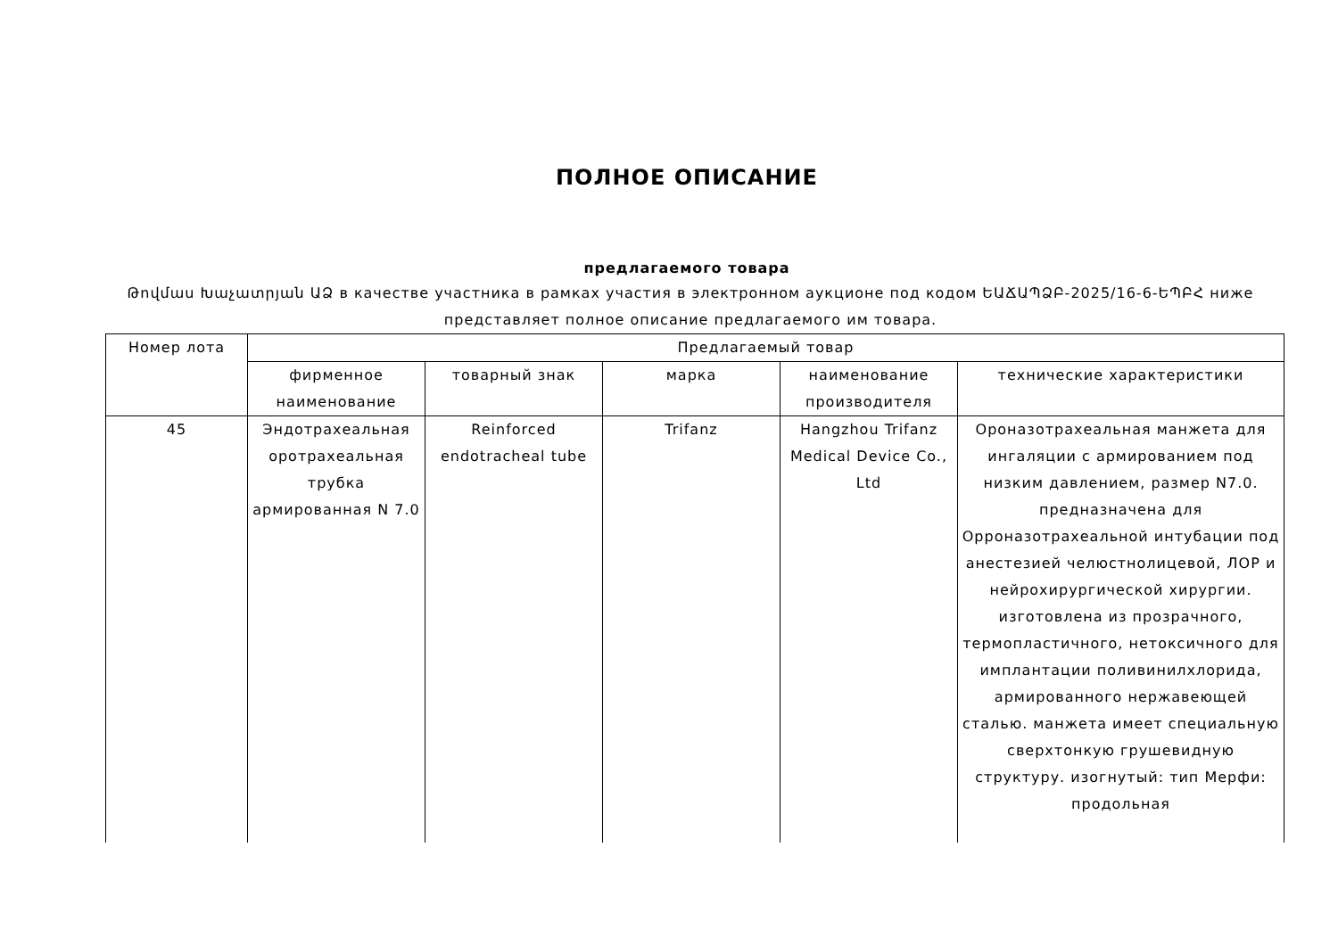ПОЛНОЕ ОПИСАНИЕ
предлагаемого товара
Թովմաս Խաչատրյան ԱՁ в качестве участника в рамках участия в электронном аукционе под кодом ԵԱՃԱՊՁԲ-2025/16-6-ԵՊԲՀ ниже представляет полное описание предлагаемого им товара.
| Номер лота | Предлагаемый товар | | | | |
| --- | --- | --- | --- | --- | --- |
| | фирменное наименование | товарный знак | марка | наименование производителя | технические характеристики |
| 45 | Эндотрахеальная оротрахеальная трубка армированная N 7.0 | Reinforced endotracheal tube | Trifanz | Hangzhou Trifanz Medical Device Co., Ltd | Ороназотрахеальная манжета для ингаляции с армированием под низким давлением, размер N7.0. предназначена для Орроназотрахеальной интубации под анестезией челюстнолицевой, ЛОР и нейрохирургической хирургии. изготовлена из прозрачного, термопластичного, нетоксичного для имплантации поливинилхлорида, армированного нержавеющей сталью. манжета имеет специальную сверхтонкую грушевидную структуру. изогнутый: тип Мерфи: продольная |